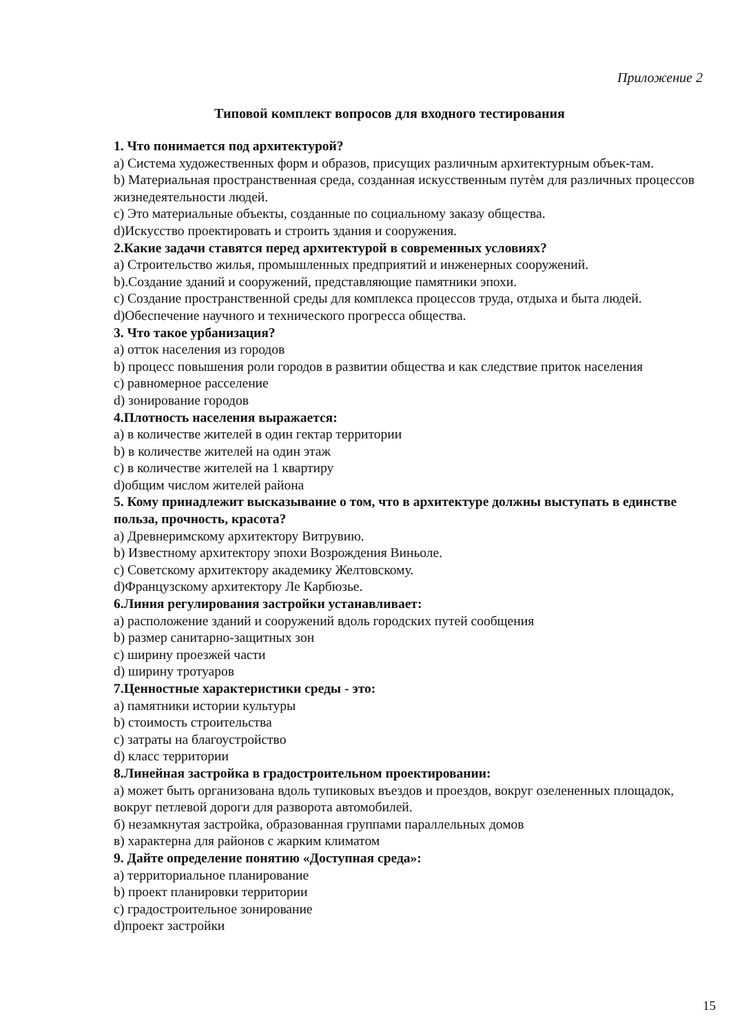Приложение 2
Типовой комплект вопросов для входного тестирования
1. Что понимается под архитектурой?
a) Система художественных форм и образов, присущих различным архитектурным объек-там.
b) Материальная пространственная среда, созданная искусственным путѐм для различных процессов жизнедеятельности людей.
c) Это материальные объекты, созданные по социальному заказу общества.
d)Искусство проектировать и строить здания и сооружения.
2.Какие задачи ставятся перед архитектурой в современных условиях?
a) Строительство жилья, промышленных предприятий и инженерных сооружений.
b).Создание зданий и сооружений, представляющие памятники эпохи.
c) Создание пространственной среды для комплекса процессов труда, отдыха и быта людей.
d)Обеспечение научного и технического прогресса общества.
3. Что такое урбанизация?
a) отток населения из городов
b) процесс повышения роли городов в развитии общества и как следствие приток населения
c) равномерное расселение
d) зонирование городов
4.Плотность населения выражается:
a) в количестве жителей в один гектар территории
b) в количестве жителей на один этаж
c) в количестве жителей на 1 квартиру
d)общим числом жителей района
5. Кому принадлежит высказывание о том, что в архитектуре должны выступать в единстве польза, прочность, красота?
a) Древнеримскому архитектору Витрувию.
b) Известному архитектору эпохи Возрождения Виньоле.
c) Советскому архитектору академику Желтовскому.
d)Французскому архитектору Ле Карбюзье.
6.Линия регулирования застройки устанавливает:
a) расположение зданий и сооружений вдоль городских путей сообщения
b) размер санитарно-защитных зон
c) ширину проезжей части
d) ширину тротуаров
7.Ценностные характеристики среды - это:
a) памятники истории культуры
b) стоимость строительства
c) затраты на благоустройство
d) класс территории
8.Линейная застройка в градостроительном проектировании:
а) может быть организована вдоль тупиковых въездов и проездов, вокруг озелененных площадок, вокруг петлевой дороги для разворота автомобилей.
б) незамкнутая застройка, образованная группами параллельных домов
в) характерна для районов с жарким климатом
9. Дайте определение понятию «Доступная среда»:
a) территориальное планирование
b) проект планировки территории
c) градостроительное зонирование
d)проект застройки
15